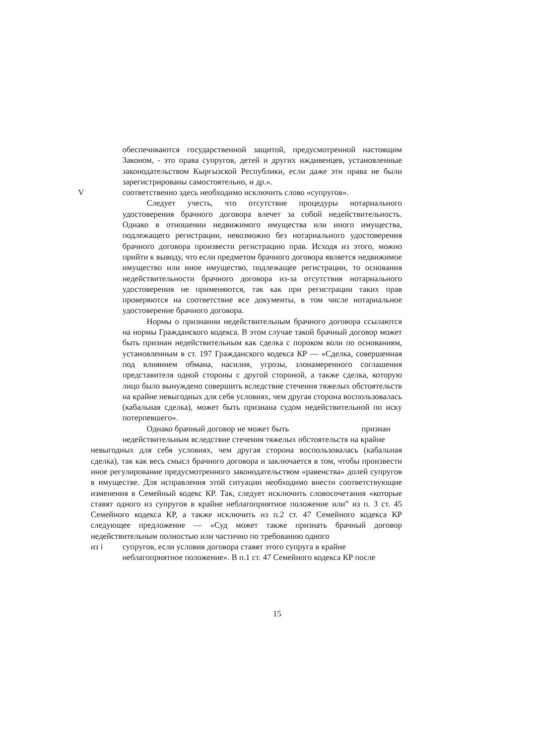обеспечиваются государственной защитой, предусмотренной настоящим Законом, - это права супругов, детей и других иждивенцев, установленные законодательством Кыргызской Республики, если даже эти права не были зарегистрированы самостоятельно, и др.».
Vсоответственно здесь необходимо исключить слово «супругов».
Следует учесть, что отсутствие процедуры нотариального удостоверения брачного договора влечет за собой недействительность. Однако в отношении недвижимого имущества или иного имущества, подлежащего регистрации, невозможно без нотариального удостоверения брачного договора произвести регистрацию прав. Исходя из этого, можно прийти к выводу, что если предметом брачного договора является недвижимое имущество или иное имущество, подлежащее регистрации, то основания недействительности брачного договора из-за отсутствия нотариального удостоверения не применяются, так как при регистрации таких прав проверяются на соответствие все документы, в том числе нотариальное удостоверение брачного договора.
Нормы о признании недействительным брачного договора ссылаются на нормы Гражданского кодекса. В этом случае такой брачный договор может быть признан недействительным как сделка с пороком воли по основаниям, установленным в ст. 197 Гражданского кодекса КР — «Сделка, совершенная под влиянием обмана, насилия, угрозы, злонамеренного соглашения представителя одной стороны с другой стороной, а также сделка, которую лицо было вынуждено совершить вследствие стечения тяжелых обстоятельств на крайне невыгодных для себя условиях, чем другая сторона воспользовалась (кабальная сделка), может быть признана судом недействительной по иску потерпевшего».
Однако брачный договор не может быть признан
недействительным вследствие стечения тяжелых обстоятельств на крайне
невыгодных для себя условиях, чем другая сторона воспользовалась (кабальная сделка), так как весь смысл брачного договора и заключается в том, чтобы произвести иное регулирование предусмотренного законодательством «равенства» долей супругов в имуществе. Для исправления этой ситуации необходимо внести соответствующие изменения в Семейный кодекс КР. Так, следует исключить словосочетания «которые ставят одного из супругов в крайне неблагоприятное положение или” из п. 3 ст. 45 Семейного кодекса КР, а также исключить из п.2 ст. 47 Семейного кодекса КР следующее предложение — «Суд может также признать брачный договор недействительным полностью или частично по требованию одного
из і супругов, если условия договора ставят этого супруга в крайне
неблагоприятное положение». В п.1 ст. 47 Семейного кодекса КР после
15